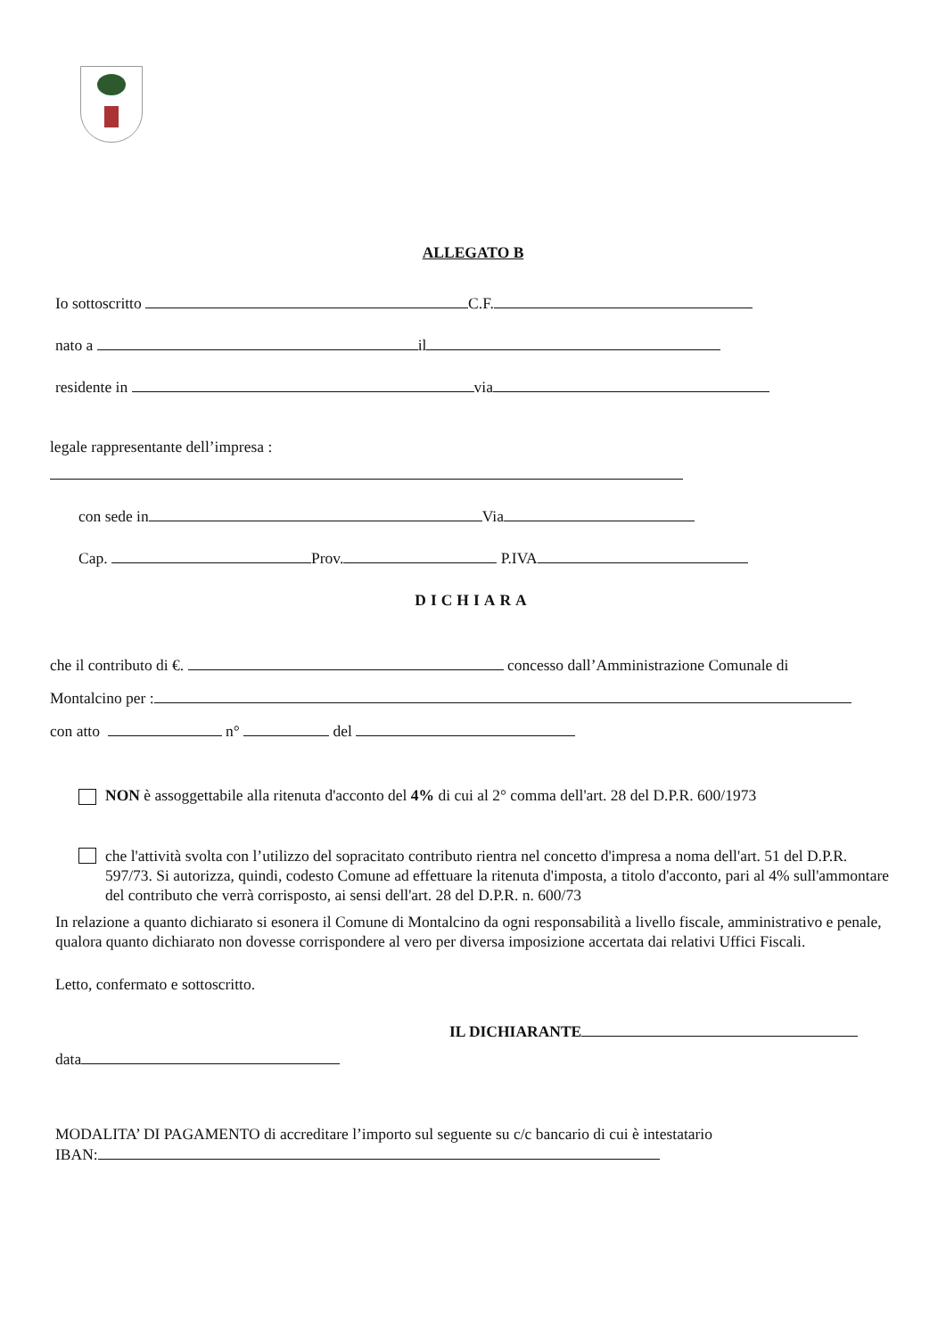ALLEGATO B
Io sottoscritto C.F.
nato a il
residente in via
legale rappresentante dell’impresa :
con sede in Via
Cap. Prov. P.IVA
DICHIARA
che il contributo di €. concesso dall’Amministrazione Comunale di
Montalcino per :
con atto n° del
NON è assoggettabile alla ritenuta d'acconto del 4% di cui al 2° comma dell'art. 28 del D.P.R. 600/1973
che l'attività svolta con l’utilizzo del sopracitato contributo rientra nel concetto d'impresa a noma dell'art. 51 del D.P.R. 597/73. Si autorizza, quindi, codesto Comune ad effettuare la ritenuta d'imposta, a titolo d'acconto, pari al 4% sull'ammontare del contributo che verrà corrisposto, ai sensi dell'art. 28 del D.P.R. n. 600/73
In relazione a quanto dichiarato si esonera il Comune di Montalcino da ogni responsabilità a livello fiscale, amministrativo e penale, qualora quanto dichiarato non dovesse corrispondere al vero per diversa imposizione accertata dai relativi Uffici Fiscali.
Letto, confermato e sottoscritto.
IL DICHIARANTE
data
MODALITA’ DI PAGAMENTO di accreditare l’importo sul seguente su c/c bancario di cui è intestatario
IBAN: